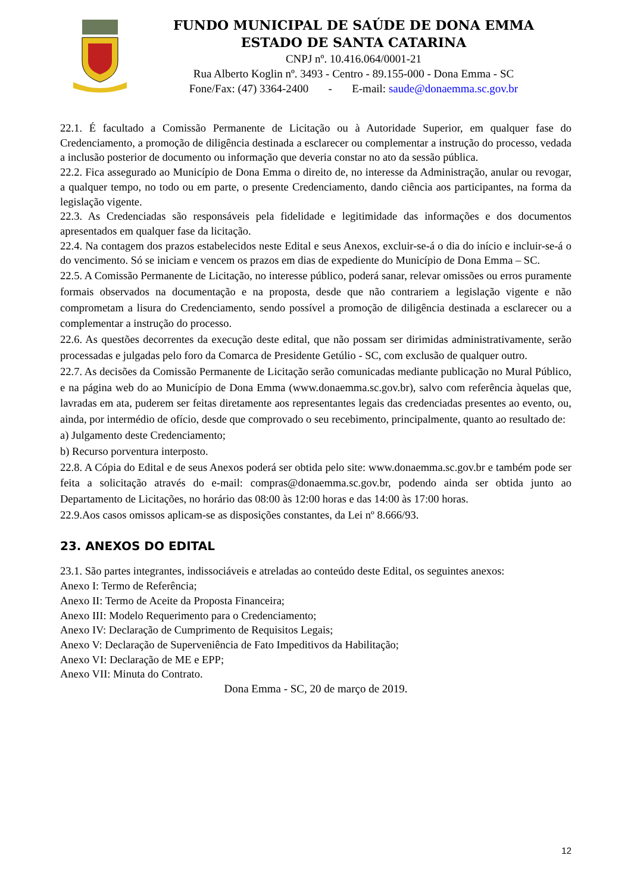FUNDO MUNICIPAL DE SAÚDE DE DONA EMMA
ESTADO DE SANTA CATARINA
CNPJ nº. 10.416.064/0001-21
Rua Alberto Koglin nº. 3493 - Centro - 89.155-000 - Dona Emma - SC
Fone/Fax: (47) 3364-2400 - E-mail: saude@donaemma.sc.gov.br
22.1. É facultado a Comissão Permanente de Licitação ou à Autoridade Superior, em qualquer fase do Credenciamento, a promoção de diligência destinada a esclarecer ou complementar a instrução do processo, vedada a inclusão posterior de documento ou informação que deveria constar no ato da sessão pública.
22.2. Fica assegurado ao Município de Dona Emma o direito de, no interesse da Administração, anular ou revogar, a qualquer tempo, no todo ou em parte, o presente Credenciamento, dando ciência aos participantes, na forma da legislação vigente.
22.3. As Credenciadas são responsáveis pela fidelidade e legitimidade das informações e dos documentos apresentados em qualquer fase da licitação.
22.4. Na contagem dos prazos estabelecidos neste Edital e seus Anexos, excluir-se-á o dia do início e incluir-se-á o do vencimento. Só se iniciam e vencem os prazos em dias de expediente do Município de Dona Emma – SC.
22.5. A Comissão Permanente de Licitação, no interesse público, poderá sanar, relevar omissões ou erros puramente formais observados na documentação e na proposta, desde que não contrariem a legislação vigente e não comprometam a lisura do Credenciamento, sendo possível a promoção de diligência destinada a esclarecer ou a complementar a instrução do processo.
22.6. As questões decorrentes da execução deste edital, que não possam ser dirimidas administrativamente, serão processadas e julgadas pelo foro da Comarca de Presidente Getúlio - SC, com exclusão de qualquer outro.
22.7. As decisões da Comissão Permanente de Licitação serão comunicadas mediante publicação no Mural Público, e na página web do ao Município de Dona Emma (www.donaemma.sc.gov.br), salvo com referência àquelas que, lavradas em ata, puderem ser feitas diretamente aos representantes legais das credenciadas presentes ao evento, ou, ainda, por intermédio de ofício, desde que comprovado o seu recebimento, principalmente, quanto ao resultado de:
a) Julgamento deste Credenciamento;
b) Recurso porventura interposto.
22.8. A Cópia do Edital e de seus Anexos poderá ser obtida pelo site: www.donaemma.sc.gov.br e também pode ser feita a solicitação através do e-mail: compras@donaemma.sc.gov.br, podendo ainda ser obtida junto ao Departamento de Licitações, no horário das 08:00 às 12:00 horas e das 14:00 às 17:00 horas.
22.9.Aos casos omissos aplicam-se as disposições constantes, da Lei nº 8.666/93.
23. ANEXOS DO EDITAL
23.1. São partes integrantes, indissociáveis e atreladas ao conteúdo deste Edital, os seguintes anexos:
Anexo I: Termo de Referência;
Anexo II: Termo de Aceite da Proposta Financeira;
Anexo III: Modelo Requerimento para o Credenciamento;
Anexo IV: Declaração de Cumprimento de Requisitos Legais;
Anexo V: Declaração de Superveniência de Fato Impeditivos da Habilitação;
Anexo VI: Declaração de ME e EPP;
Anexo VII: Minuta do Contrato.
Dona Emma - SC, 20 de março de 2019.
12